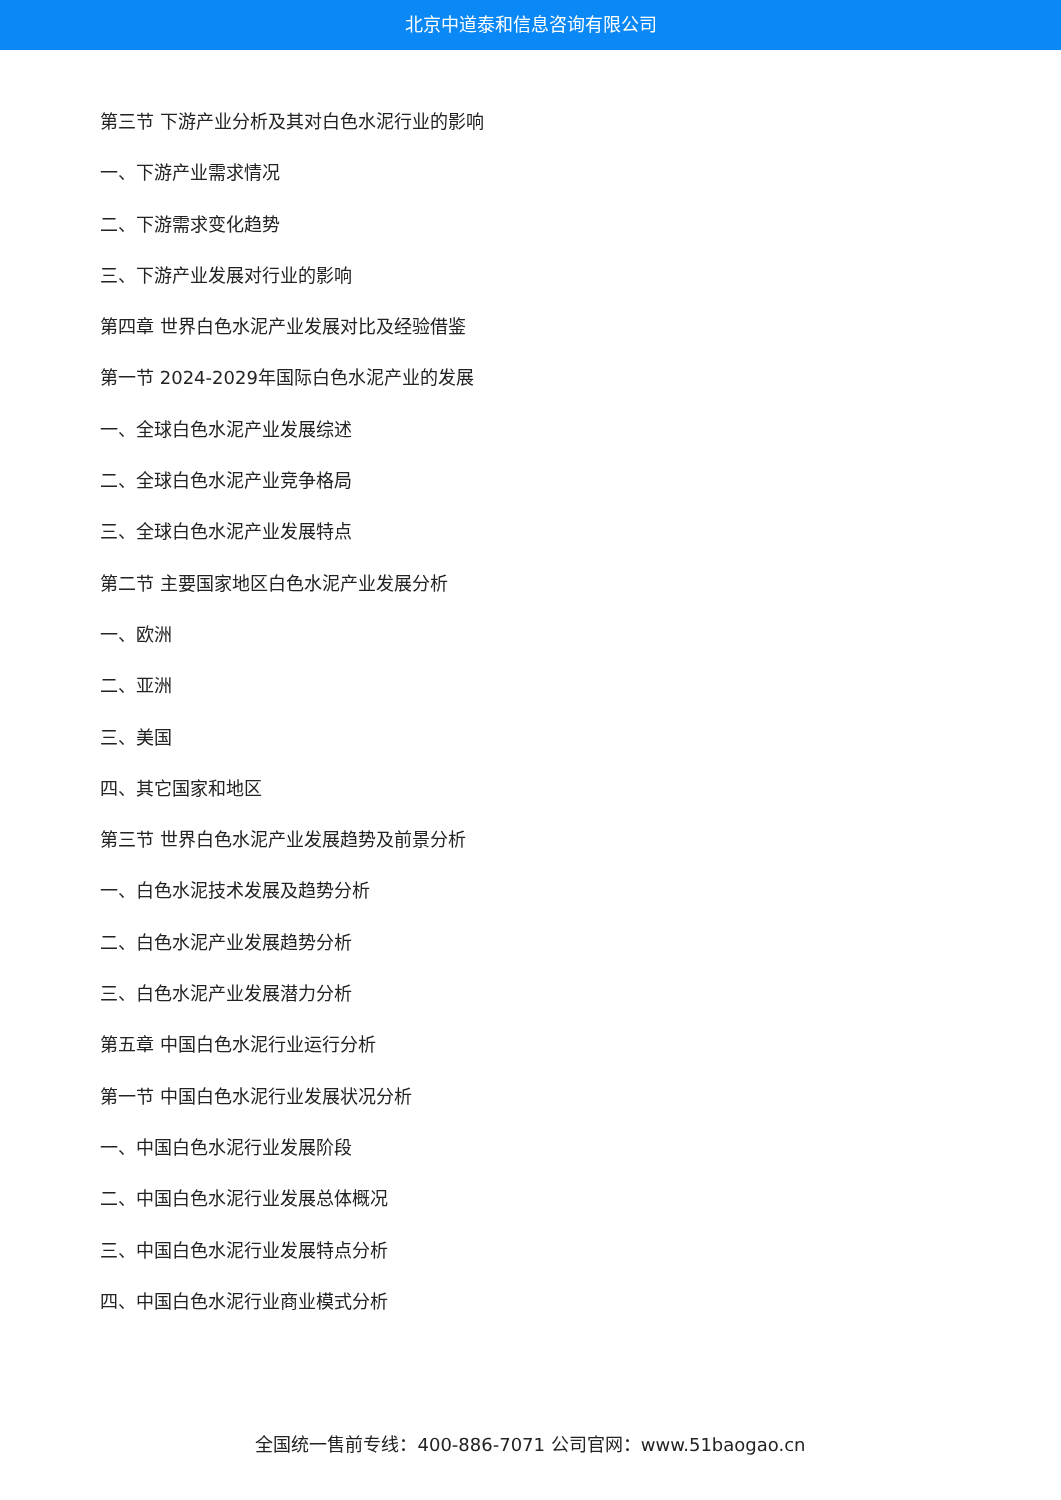北京中道泰和信息咨询有限公司
第三节 下游产业分析及其对白色水泥行业的影响
一、下游产业需求情况
二、下游需求变化趋势
三、下游产业发展对行业的影响
第四章 世界白色水泥产业发展对比及经验借鉴
第一节 2024-2029年国际白色水泥产业的发展
一、全球白色水泥产业发展综述
二、全球白色水泥产业竞争格局
三、全球白色水泥产业发展特点
第二节 主要国家地区白色水泥产业发展分析
一、欧洲
二、亚洲
三、美国
四、其它国家和地区
第三节 世界白色水泥产业发展趋势及前景分析
一、白色水泥技术发展及趋势分析
二、白色水泥产业发展趋势分析
三、白色水泥产业发展潜力分析
第五章 中国白色水泥行业运行分析
第一节 中国白色水泥行业发展状况分析
一、中国白色水泥行业发展阶段
二、中国白色水泥行业发展总体概况
三、中国白色水泥行业发展特点分析
四、中国白色水泥行业商业模式分析
全国统一售前专线：400-886-7071 公司官网：www.51baogao.cn